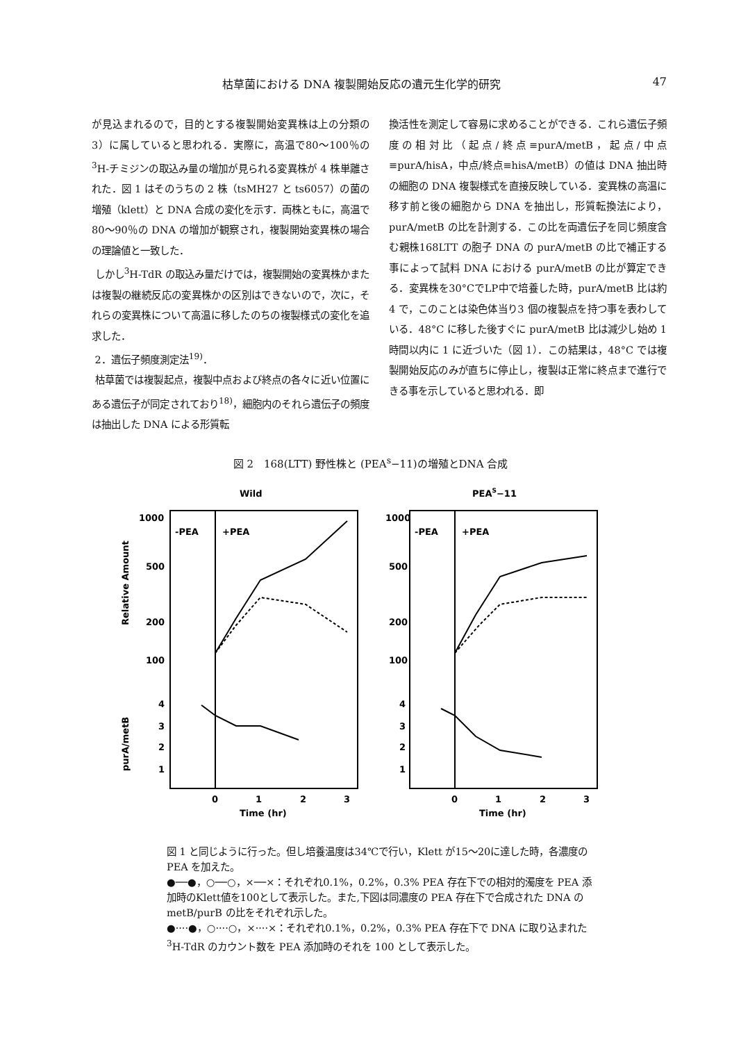枯草菌における DNA 複製開始反応の遺元生化学的研究 47
が見込まれるので，目的とする複製開始変異株は上の分類の 3）に属していると思われる．実際に，高温で80〜100％の<sup>3</sup>H-チミジンの取込み量の増加が見られる変異株が 4 株単離された．図 1 はそのうちの 2 株（tsMH27 と ts6057）の菌の増殖（klett）と DNA 合成の変化を示す．両株ともに，高温で80〜90％の DNA の増加が観察され，複製開始変異株の場合の理論値と一致した．
しかし<sup>3</sup>H-TdR の取込み量だけでは，複製開始の変異株かまたは複製の継続反応の変異株かの区別はできないので，次に，それらの変異株について高温に移したのちの複製様式の変化を追求した．
2．遺伝子頻度測定法<sup>19)</sup>．
枯草菌では複製起点，複製中点および終点の各々に近い位置にある遺伝子が同定されており<sup>18)</sup>，細胞内のそれら遺伝子の頻度は抽出した DNA による形質転
換活性を測定して容易に求めることができる．これら遺伝子頻度の相対比（起点/終点≡purA/metB，起点/中点≡purA/hisA，中点/終点≡hisA/metB）の値は DNA 抽出時の細胞の DNA 複製様式を直接反映している．変異株の高温に移す前と後の細胞から DNA を抽出し，形質転換法により，purA/metB の比を計測する．この比を両遺伝子を同じ頻度含む親株168LTT の胞子 DNA の purA/metB の比で補正する事によって試料 DNA における purA/metB の比が算定できる．変異株を30°CでLP中で培養した時，purA/metB 比は約 4 で，このことは染色体当り3 個の複製点を持つ事を表わしている．48°C に移した後すぐに purA/metB 比は減少し始め 1 時間以内に 1 に近づいた（図 1）．この結果は，48°C では複製開始反応のみが直ちに停止し，複製は正常に終点まで進行できる事を示していると思われる．即
図 2　168(LTT) 野性株と (PEA<sup>s</sup>−11)の増殖とDNA 合成
Wild
PEAS−11
-PEA
+PEA
-PEA
+PEA
1000
500
200
100
4
3
2
1
1000
500
200
100
4
3
2
1
Relative Amount
purA/metB
0
1
2
3
0
1
2
3
Time (hr)
Time (hr)
図 1 と同じように行った。但し培養温度は34℃で行い，Klett が15〜20に達した時，各濃度の PEA を加えた。
●──●，○──○，×──×：それぞれ0.1%，0.2%，0.3% PEA 存在下での相対的濁度を PEA 添加時のKlett値を100として表示した。また,下図は同濃度の PEA 存在下で合成された DNA の metB/purB の比をそれぞれ示した。
●····●，○····○，×····×：それぞれ0.1%，0.2%，0.3% PEA 存在下で DNA に取り込まれた <sup>3</sup>H-TdR のカウント数を PEA 添加時のそれを 100 として表示した。